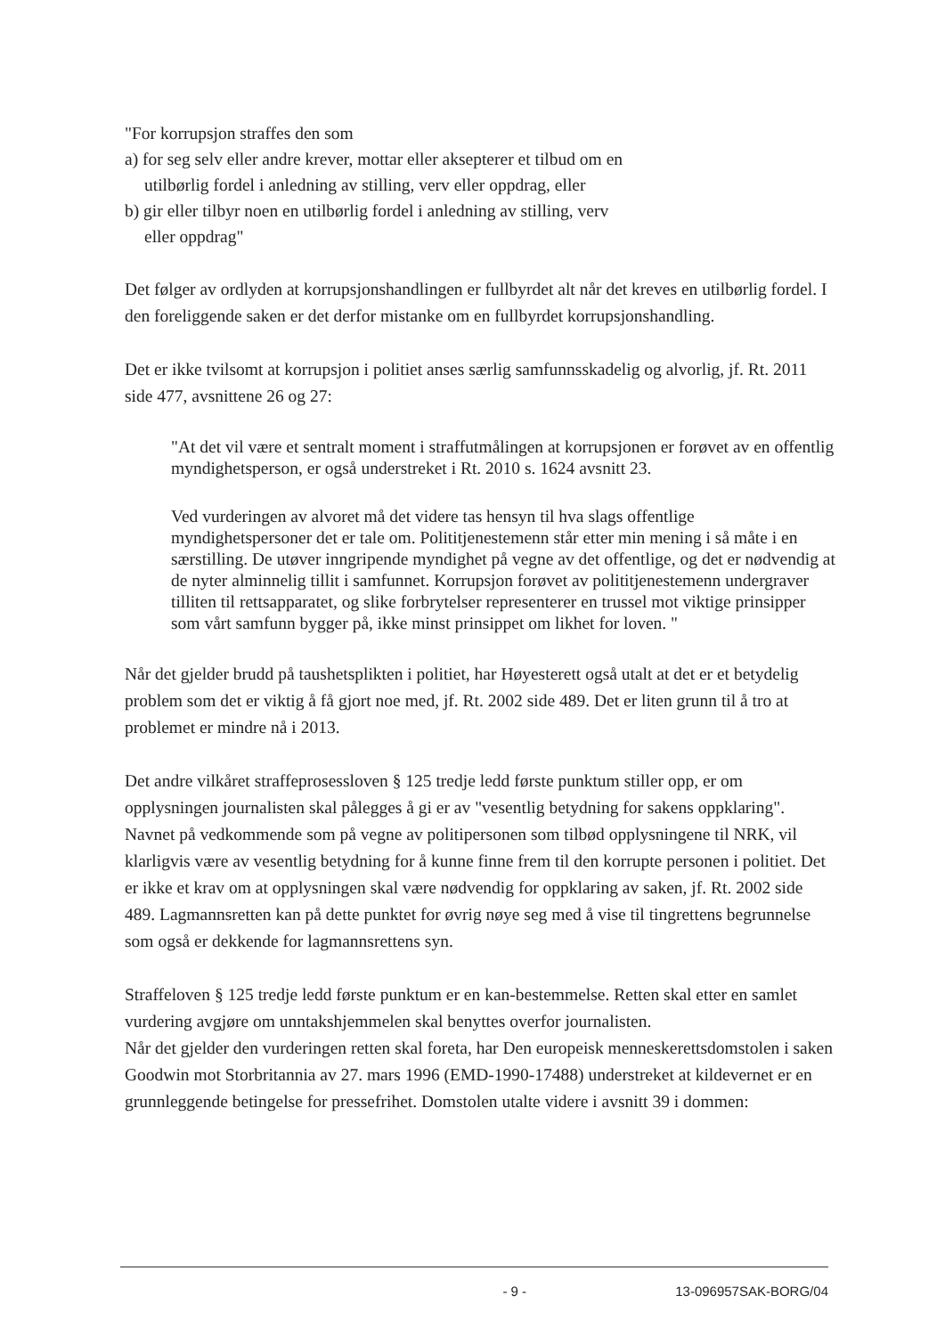"For korrupsjon straffes den som
a) for seg selv eller andre krever, mottar eller aksepterer et tilbud om en
utilbørlig fordel i anledning av stilling, verv eller oppdrag, eller
b) gir eller tilbyr noen en utilbørlig fordel i anledning av stilling, verv
eller oppdrag"
Det følger av ordlyden at korrupsjonshandlingen er fullbyrdet alt når det kreves en utilbørlig fordel. I den foreliggende saken er det derfor mistanke om en fullbyrdet korrupsjonshandling.
Det er ikke tvilsomt at korrupsjon i politiet anses særlig samfunnsskadelig og alvorlig, jf. Rt. 2011 side 477, avsnittene 26 og 27:
"At det vil være et sentralt moment i straffutmålingen at korrupsjonen er forøvet av en offentlig myndighetsperson, er også understreket i Rt. 2010 s. 1624 avsnitt 23.
Ved vurderingen av alvoret må det videre tas hensyn til hva slags offentlige myndighetspersoner det er tale om. Polititjenestemenn står etter min mening i så måte i en særstilling. De utøver inngripende myndighet på vegne av det offentlige, og det er nødvendig at de nyter alminnelig tillit i samfunnet. Korrupsjon forøvet av polititjenestemenn undergraver tilliten til rettsapparatet, og slike forbrytelser representerer en trussel mot viktige prinsipper som vårt samfunn bygger på, ikke minst prinsippet om likhet for loven. "
Når det gjelder brudd på taushetsplikten i politiet, har Høyesterett også utalt at det er et betydelig problem som det er viktig å få gjort noe med, jf. Rt. 2002 side 489. Det er liten grunn til å tro at problemet er mindre nå i 2013.
Det andre vilkåret straffeprosessloven § 125 tredje ledd første punktum stiller opp, er om opplysningen journalisten skal pålegges å gi er av "vesentlig betydning for sakens oppklaring". Navnet på vedkommende som på vegne av politipersonen som tilbød opplysningene til NRK, vil klarligvis være av vesentlig betydning for å kunne finne frem til den korrupte personen i politiet. Det er ikke et krav om at opplysningen skal være nødvendig for oppklaring av saken, jf. Rt. 2002 side 489. Lagmannsretten kan på dette punktet for øvrig nøye seg med å vise til tingrettens begrunnelse som også er dekkende for lagmannsrettens syn.
Straffeloven § 125 tredje ledd første punktum er en kan-bestemmelse. Retten skal etter en samlet vurdering avgjøre om unntakshjemmelen skal benyttes overfor journalisten.
Når det gjelder den vurderingen retten skal foreta, har Den europeisk menneskerettsdomstolen i saken Goodwin mot Storbritannia av 27. mars 1996 (EMD-1990-17488) understreket at kildevernet er en grunnleggende betingelse for pressefrihet. Domstolen utalte videre i avsnitt 39 i dommen:
- 9 - 13-096957SAK-BORG/04